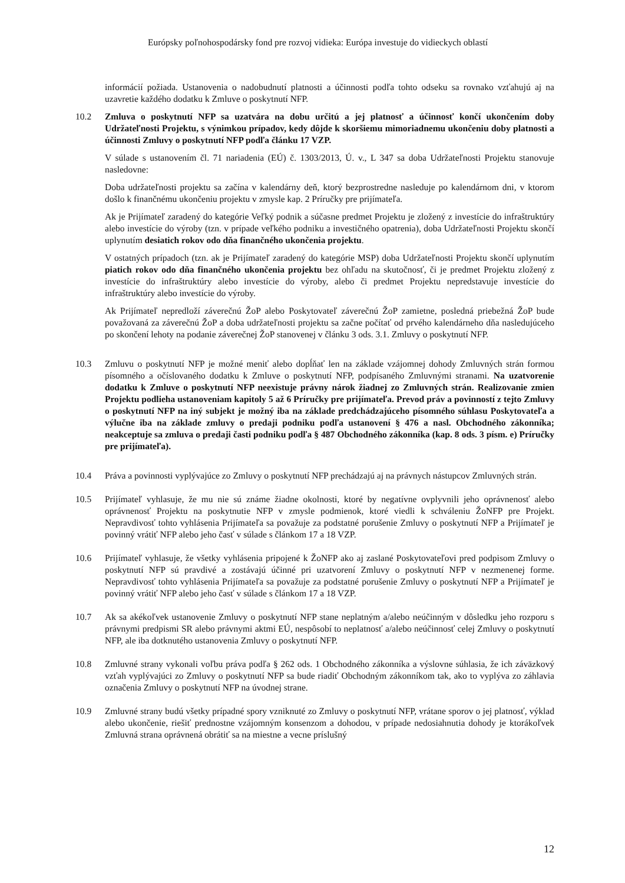Európsky poľnohospodársky fond pre rozvoj vidieka: Európa investuje do vidieckych oblastí
informácií požiada. Ustanovenia o nadobudnutí platnosti a účinnosti podľa tohto odseku sa rovnako vzťahujú aj na uzavretie každého dodatku k Zmluve o poskytnutí NFP.
10.2 Zmluva o poskytnutí NFP sa uzatvára na dobu určitú a jej platnosť a účinnosť končí ukončením doby Udržateľnosti Projektu, s výnimkou prípadov, kedy dôjde k skoršiemu mimoriadnemu ukončeniu doby platnosti a účinnosti Zmluvy o poskytnutí NFP podľa článku 17 VZP.
V súlade s ustanovením čl. 71 nariadenia (EÚ) č. 1303/2013, Ú. v., L 347 sa doba Udržateľnosti Projektu stanovuje nasledovne:
Doba udržateľnosti projektu sa začína v kalendárny deň, ktorý bezprostredne nasleduje po kalendárnom dni, v ktorom došlo k finančnému ukončeniu projektu v zmysle kap. 2 Príručky pre prijímateľa.
Ak je Prijímateľ zaradený do kategórie Veľký podnik a súčasne predmet Projektu je zložený z investície do infraštruktúry alebo investície do výroby (tzn. v prípade veľkého podniku a investičného opatrenia), doba Udržateľnosti Projektu skončí uplynutím desiatich rokov odo dňa finančného ukončenia projektu.
V ostatných prípadoch (tzn. ak je Prijímateľ zaradený do kategórie MSP) doba Udržateľnosti Projektu skončí uplynutím piatich rokov odo dňa finančného ukončenia projektu bez ohľadu na skutočnosť, či je predmet Projektu zložený z investície do infraštruktúry alebo investície do výroby, alebo či predmet Projektu nepredstavuje investície do infraštruktúry alebo investície do výroby.
Ak Prijímateľ nepredloží záverečnú ŽoP alebo Poskytovateľ záverečnú ŽoP zamietne, posledná priebežná ŽoP bude považovaná za záverečnú ŽoP a doba udržateľnosti projektu sa začne počítať od prvého kalendárneho dňa nasledujúceho po skončení lehoty na podanie záverečnej ŽoP stanovenej v článku 3 ods. 3.1. Zmluvy o poskytnutí NFP.
10.3 Zmluvu o poskytnutí NFP je možné meniť alebo dopĺňať len na základe vzájomnej dohody Zmluvných strán formou písomného a očíslovaného dodatku k Zmluve o poskytnutí NFP, podpísaného Zmluvnými stranami. Na uzatvorenie dodatku k Zmluve o poskytnutí NFP neexistuje právny nárok žiadnej zo Zmluvných strán. Realizovanie zmien Projektu podlieha ustanoveniam kapitoly 5 až 6 Príručky pre prijímateľa. Prevod práv a povinností z tejto Zmluvy o poskytnutí NFP na iný subjekt je možný iba na základe predchádzajúceho písomného súhlasu Poskytovateľa a výlučne iba na základe zmluvy o predaji podniku podľa ustanovení § 476 a nasl. Obchodného zákonníka; neakceptuje sa zmluva o predaji časti podniku podľa § 487 Obchodného zákonníka (kap. 8 ods. 3 písm. e) Príručky pre prijímateľa).
10.4 Práva a povinnosti vyplývajúce zo Zmluvy o poskytnutí NFP prechádzajú aj na právnych nástupcov Zmluvných strán.
10.5 Prijímateľ vyhlasuje, že mu nie sú známe žiadne okolnosti, ktoré by negatívne ovplyvnili jeho oprávnenosť alebo oprávnenosť Projektu na poskytnutie NFP v zmysle podmienok, ktoré viedli k schváleniu ŽoNFP pre Projekt. Nepravdivosť tohto vyhlásenia Prijímateľa sa považuje za podstatné porušenie Zmluvy o poskytnutí NFP a Prijímateľ je povinný vrátiť NFP alebo jeho časť v súlade s článkom 17 a 18 VZP.
10.6 Prijímateľ vyhlasuje, že všetky vyhlásenia pripojené k ŽoNFP ako aj zaslané Poskytovateľovi pred podpisom Zmluvy o poskytnutí NFP sú pravdivé a zostávajú účinné pri uzatvorení Zmluvy o poskytnutí NFP v nezmenenej forme. Nepravdivosť tohto vyhlásenia Prijímateľa sa považuje za podstatné porušenie Zmluvy o poskytnutí NFP a Prijímateľ je povinný vrátiť NFP alebo jeho časť v súlade s článkom 17 a 18 VZP.
10.7 Ak sa akékoľvek ustanovenie Zmluvy o poskytnutí NFP stane neplatným a/alebo neúčinným v dôsledku jeho rozporu s právnymi predpismi SR alebo právnymi aktmi EÚ, nespôsobí to neplatnosť a/alebo neúčinnosť celej Zmluvy o poskytnutí NFP, ale iba dotknutého ustanovenia Zmluvy o poskytnutí NFP.
10.8 Zmluvné strany vykonali voľbu práva podľa § 262 ods. 1 Obchodného zákonníka a výslovne súhlasia, že ich záväzkový vzťah vyplývajúci zo Zmluvy o poskytnutí NFP sa bude riadiť Obchodným zákonníkom tak, ako to vyplýva zo záhlavia označenia Zmluvy o poskytnutí NFP na úvodnej strane.
10.9 Zmluvné strany budú všetky prípadné spory vzniknuté zo Zmluvy o poskytnutí NFP, vrátane sporov o jej platnosť, výklad alebo ukončenie, riešiť prednostne vzájomným konsenzom a dohodou, v prípade nedosiahnutia dohody je ktorákoľvek Zmluvná strana oprávnená obrátiť sa na miestne a vecne príslušný
12